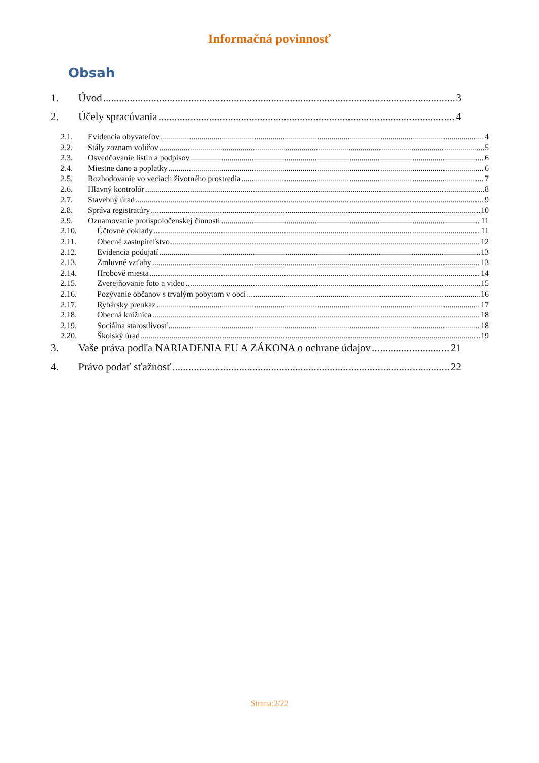Informačná povinnosť
Obsah
1. Úvod 3
2. Účely spracúvania 4
2.1. Evidencia obyvateľov 4
2.2. Stály zoznam voličov 5
2.3. Osvedčovanie listín a podpisov 6
2.4. Miestne dane a poplatky 6
2.5. Rozhodovanie vo veciach životného prostredia 7
2.6. Hlavný kontrolór 8
2.7. Stavebný úrad 9
2.8. Správa registratúry 10
2.9. Oznamovanie protispoločenskej činnosti 11
2.10. Účtovné doklady 11
2.11. Obecné zastupiteľstvo 12
2.12. Evidencia podujatí 13
2.13. Zmluvné vzťahy 13
2.14. Hrobové miesta 14
2.15. Zverejňovanie foto a video 15
2.16. Pozývanie občanov s trvalým pobytom v obci 16
2.17. Rybársky preukaz 17
2.18. Obecná knižnica 18
2.19. Sociálna starostlivosť 18
2.20. Školský úrad 19
3. Vaše práva podľa NARIADENIA EU A ZÁKONA o ochrane údajov 21
4. Právo podať sťažnosť 22
Strana:2/22